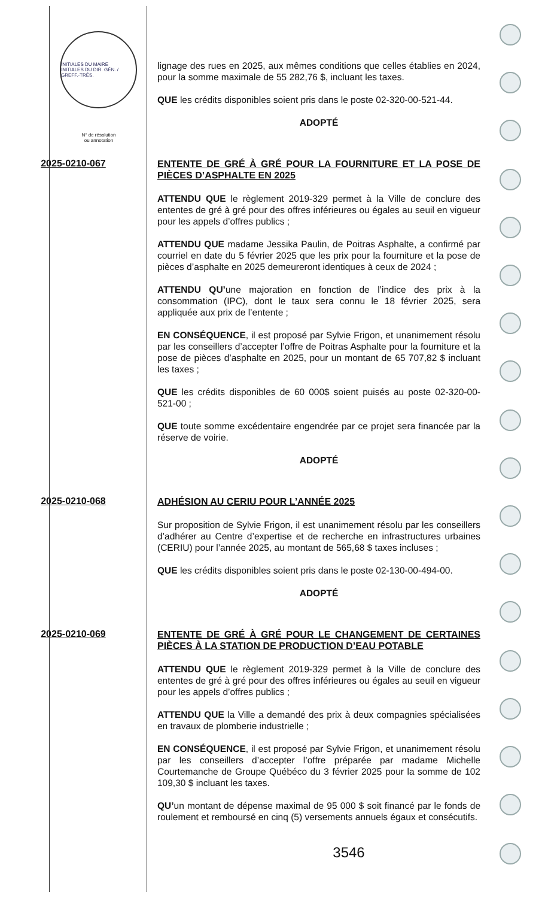INITIALES DU MAIRE
INITIALES DU DIR. GÉN. / GREFF.-TRÉS.
N° de résolution
ou annotation
lignage des rues en 2025, aux mêmes conditions que celles établies en 2024, pour la somme maximale de 55 282,76 $, incluant les taxes.
QUE les crédits disponibles soient pris dans le poste 02-320-00-521-44.
ADOPTÉ
2025-0210-067
ENTENTE DE GRÉ À GRÉ POUR LA FOURNITURE ET LA POSE DE PIÈCES D’ASPHALTE EN 2025
ATTENDU QUE le règlement 2019-329 permet à la Ville de conclure des ententes de gré à gré pour des offres inférieures ou égales au seuil en vigueur pour les appels d’offres publics ;
ATTENDU QUE madame Jessika Paulin, de Poitras Asphalte, a confirmé par courriel en date du 5 février 2025 que les prix pour la fourniture et la pose de pièces d’asphalte en 2025 demeureront identiques à ceux de 2024 ;
ATTENDU QU’une majoration en fonction de l’indice des prix à la consommation (IPC), dont le taux sera connu le 18 février 2025, sera appliquée aux prix de l’entente ;
EN CONSÉQUENCE, il est proposé par Sylvie Frigon, et unanimement résolu par les conseillers d’accepter l’offre de Poitras Asphalte pour la fourniture et la pose de pièces d’asphalte en 2025, pour un montant de 65 707,82 $ incluant les taxes ;
QUE les crédits disponibles de 60 000$ soient puisés au poste 02-320-00-521-00 ;
QUE toute somme excédentaire engendrée par ce projet sera financée par la réserve de voirie.
ADOPTÉ
2025-0210-068
ADHÉSION AU CERIU POUR L’ANNÉE 2025
Sur proposition de Sylvie Frigon, il est unanimement résolu par les conseillers d’adhérer au Centre d’expertise et de recherche en infrastructures urbaines (CERIU) pour l’année 2025, au montant de 565,68 $ taxes incluses ;
QUE les crédits disponibles soient pris dans le poste 02-130-00-494-00.
ADOPTÉ
2025-0210-069
ENTENTE DE GRÉ À GRÉ POUR LE CHANGEMENT DE CERTAINES PIÈCES À LA STATION DE PRODUCTION D’EAU POTABLE
ATTENDU QUE le règlement 2019-329 permet à la Ville de conclure des ententes de gré à gré pour des offres inférieures ou égales au seuil en vigueur pour les appels d’offres publics ;
ATTENDU QUE la Ville a demandé des prix à deux compagnies spécialisées en travaux de plomberie industrielle ;
EN CONSÉQUENCE, il est proposé par Sylvie Frigon, et unanimement résolu par les conseillers d’accepter l’offre préparée par madame Michelle Courtemanche de Groupe Québéco du 3 février 2025 pour la somme de 102 109,30 $ incluant les taxes.
QU’un montant de dépense maximal de 95 000 $ soit financé par le fonds de roulement et remboursé en cinq (5) versements annuels égaux et consécutifs.
3546